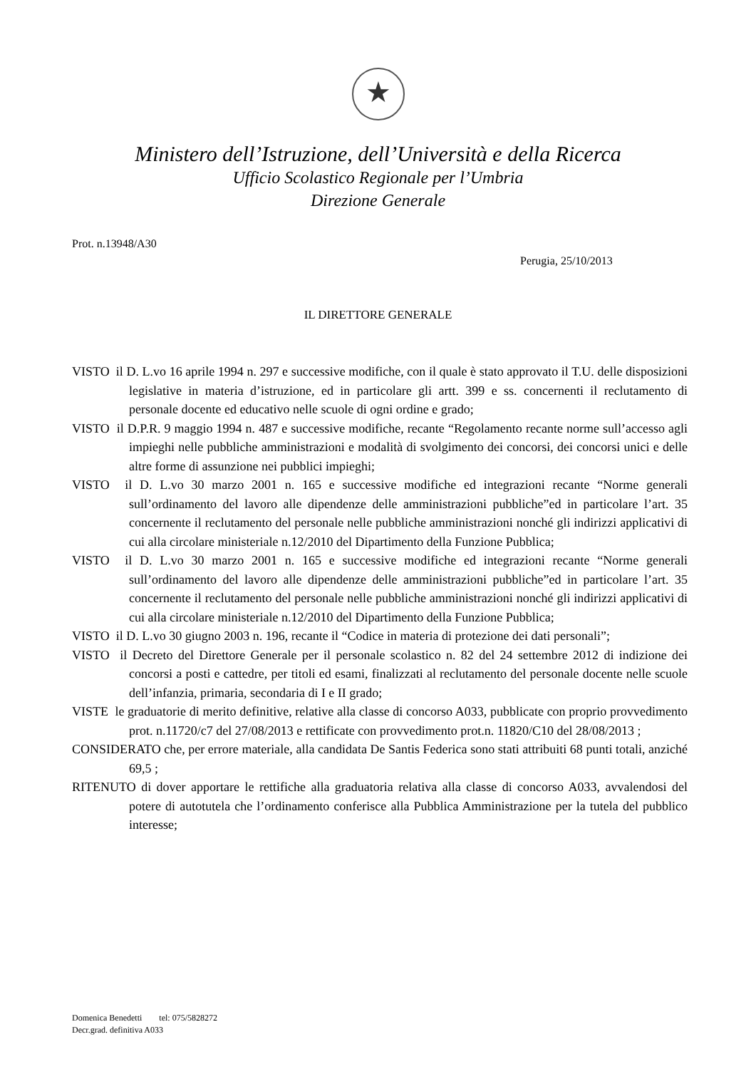★
Ministero dell’Istruzione, dell’Università e della Ricerca
Ufficio Scolastico Regionale per l’Umbria
Direzione Generale
Prot. n.13948/A30
Perugia, 25/10/2013
IL DIRETTORE GENERALE
VISTO il D. L.vo 16 aprile 1994 n. 297 e successive modifiche, con il quale è stato approvato il T.U. delle disposizioni legislative in materia d’istruzione, ed in particolare gli artt. 399 e ss. concernenti il reclutamento di personale docente ed educativo nelle scuole di ogni ordine e grado;
VISTO il D.P.R. 9 maggio 1994 n. 487 e successive modifiche, recante “Regolamento recante norme sull’accesso agli impieghi nelle pubbliche amministrazioni e modalità di svolgimento dei concorsi, dei concorsi unici e delle altre forme di assunzione nei pubblici impieghi;
VISTO il D. L.vo 30 marzo 2001 n. 165 e successive modifiche ed integrazioni recante “Norme generali sull’ordinamento del lavoro alle dipendenze delle amministrazioni pubbliche”ed in particolare l’art. 35 concernente il reclutamento del personale nelle pubbliche amministrazioni nonché gli indirizzi applicativi di cui alla circolare ministeriale n.12/2010 del Dipartimento della Funzione Pubblica;
VISTO il D. L.vo 30 marzo 2001 n. 165 e successive modifiche ed integrazioni recante “Norme generali sull’ordinamento del lavoro alle dipendenze delle amministrazioni pubbliche”ed in particolare l’art. 35 concernente il reclutamento del personale nelle pubbliche amministrazioni nonché gli indirizzi applicativi di cui alla circolare ministeriale n.12/2010 del Dipartimento della Funzione Pubblica;
VISTO il D. L.vo 30 giugno 2003 n. 196, recante il “Codice in materia di protezione dei dati personali”;
VISTO il Decreto del Direttore Generale per il personale scolastico n. 82 del 24 settembre 2012 di indizione dei concorsi a posti e cattedre, per titoli ed esami, finalizzati al reclutamento del personale docente nelle scuole dell’infanzia, primaria, secondaria di I e II grado;
VISTE le graduatorie di merito definitive, relative alla classe di concorso A033, pubblicate con proprio provvedimento prot. n.11720/c7 del 27/08/2013 e rettificate con provvedimento prot.n. 11820/C10 del 28/08/2013 ;
CONSIDERATO che, per errore materiale, alla candidata De Santis Federica sono stati attribuiti 68 punti totali, anziché 69,5 ;
RITENUTO di dover apportare le rettifiche alla graduatoria relativa alla classe di concorso A033, avvalendosi del potere di autotutela che l’ordinamento conferisce alla Pubblica Amministrazione per la tutela del pubblico interesse;
Domenica Benedetti tel: 075/5828272
Decr.grad. definitiva A033